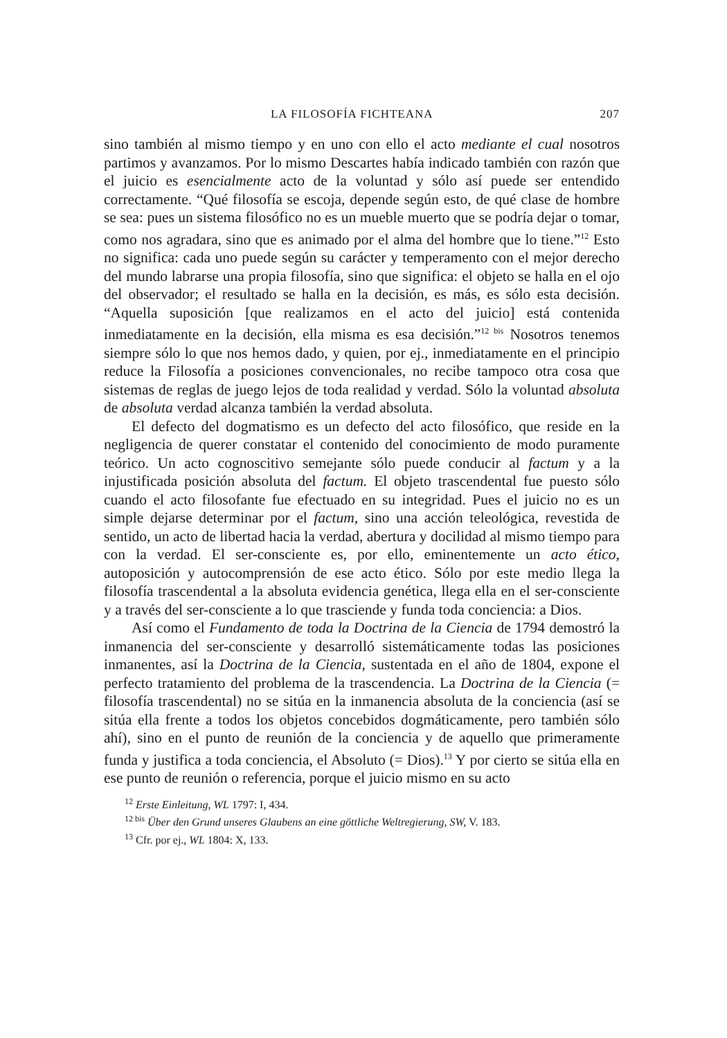LA FILOSOFÍA FICHTEANA 207
sino también al mismo tiempo y en uno con ello el acto mediante el cual nosotros partimos y avanzamos. Por lo mismo Descartes había indicado también con razón que el juicio es esencialmente acto de la voluntad y sólo así puede ser entendido correctamente. “Qué filosofía se escoja, depende según esto, de qué clase de hombre se sea: pues un sistema filosófico no es un mueble muerto que se podría dejar o tomar, como nos agradara, sino que es animado por el alma del hombre que lo tiene.”<sup>12</sup> Esto no significa: cada uno puede según su carácter y temperamento con el mejor derecho del mundo labrarse una propia filosofía, sino que significa: el objeto se halla en el ojo del observador; el resultado se halla en la decisión, es más, es sólo esta decisión. “Aquella suposición [que realizamos en el acto del juicio] está contenida inmediatamente en la decisión, ella misma es esa decisión.”<sup>12 bis</sup> Nosotros tenemos siempre sólo lo que nos hemos dado, y quien, por ej., inmediatamente en el principio reduce la Filosofía a posiciones convencionales, no recibe tampoco otra cosa que sistemas de reglas de juego lejos de toda realidad y verdad. Sólo la voluntad absoluta de absoluta verdad alcanza también la verdad absoluta.
El defecto del dogmatismo es un defecto del acto filosófico, que reside en la negligencia de querer constatar el contenido del conocimiento de modo puramente teórico. Un acto cognoscitivo semejante sólo puede conducir al factum y a la injustificada posición absoluta del factum. El objeto trascendental fue puesto sólo cuando el acto filosofante fue efectuado en su integridad. Pues el juicio no es un simple dejarse determinar por el factum, sino una acción teleológica, revestida de sentido, un acto de libertad hacia la verdad, abertura y docilidad al mismo tiempo para con la verdad. El ser-consciente es, por ello, eminentemente un acto ético, autoposición y autocomprensión de ese acto ético. Sólo por este medio llega la filosofía trascendental a la absoluta evidencia genética, llega ella en el ser-consciente y a través del ser-consciente a lo que trasciende y funda toda conciencia: a Dios.
Así como el Fundamento de toda la Doctrina de la Ciencia de 1794 demostró la inmanencia del ser-consciente y desarrolló sistemáticamente todas las posiciones inmanentes, así la Doctrina de la Ciencia, sustentada en el año de 1804, expone el perfecto tratamiento del problema de la trascendencia. La Doctrina de la Ciencia (= filosofía trascendental) no se sitúa en la inmanencia absoluta de la conciencia (así se sitúa ella frente a todos los objetos concebidos dogmáticamente, pero también sólo ahí), sino en el punto de reunión de la conciencia y de aquello que primeramente funda y justifica a toda conciencia, el Absoluto (= Dios).<sup>13</sup> Y por cierto se sitúa ella en ese punto de reunión o referencia, porque el juicio mismo en su acto
<sup>12</sup> Erste Einleitung, WL 1797: I, 434.
<sup>12 bis</sup> Über den Grund unseres Glaubens an eine göttliche Weltregierung, SW, V. 183.
<sup>13</sup> Cfr. por ej., WL 1804: X, 133.